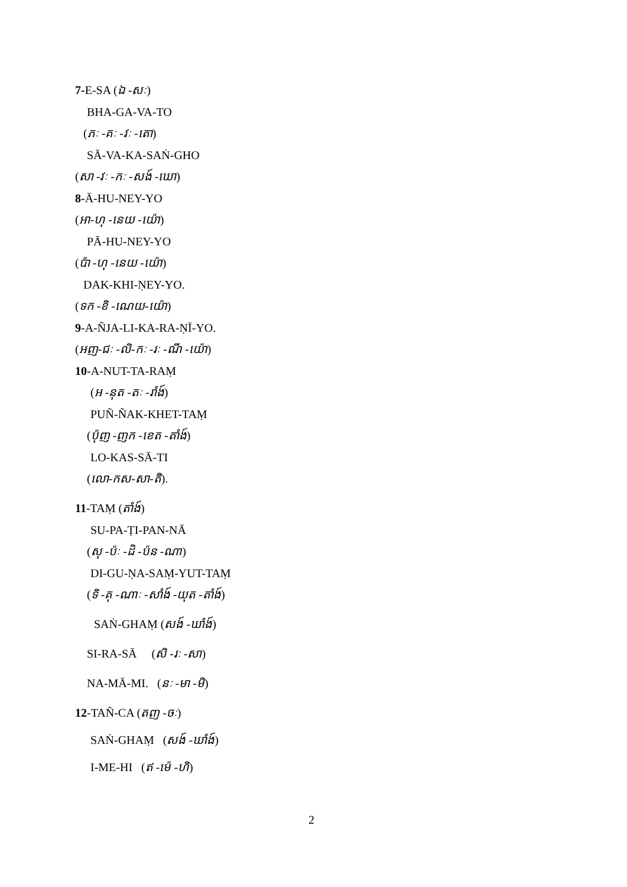7-E-SA (ឯ -សៈ)
BHA-GA-VA-TO
(ភៈ -គៈ -វៈ -តោ)
SĀ-VA-KA-SAṄ-GHO
(សា -វៈ -កៈ -សង៍ -ឃោ)
8-Ā-HU-NEY-YO
(អា-ហុ -នេយ -យ៉ោ)
PĀ-HU-NEY-YO
(ប៉ា -ហុ -នេយ -យ៉ោ)
DAK-KHI-ṆEY-YO.
(ទក -ខិ -ណេយ-យ៉ោ)
9-A-ÑJA-LI-KA-RA-ṆĪ-YO.
(អញ-ជៈ -លិ-កៈ -រៈ -ណី -យ៉ោ)
10-A-NUT-TA-RAṂ
(អ -នុត -តៈ -រាំង៍)
PUÑ-ÑAK-KHET-TAṂ
(ប៉ុញ -ញក -ខេត -តាំង៍)
LO-KAS-SĀ-TI
(លោ-កស-សា-តិ).
11-TAṂ (តាំង៍)
SU-PA-ṬI-PAN-NĀ
(សុ -ប៉ៈ -ដិ -ប៉ន -ណា)
DI-GU-ṆA-SAṂ-YUT-TAṂ
(ទិ -គុ -ណាៈ -សាំង៍ -យុត -តាំង៍)
SAṄ-GHAṂ (សង៍ -ឃាំង៍)
SI-RA-SĀ (សិ -រៈ -សា)
NA-MĀ-MI. (នៈ -មា -មិ)
12-TAÑ-CA (តញ -ចៈ)
SAṄ-GHAṂ (សង៍ -ឃាំង៍)
I-ME-HI (ឥ -ម៉េ -ហិ)
2